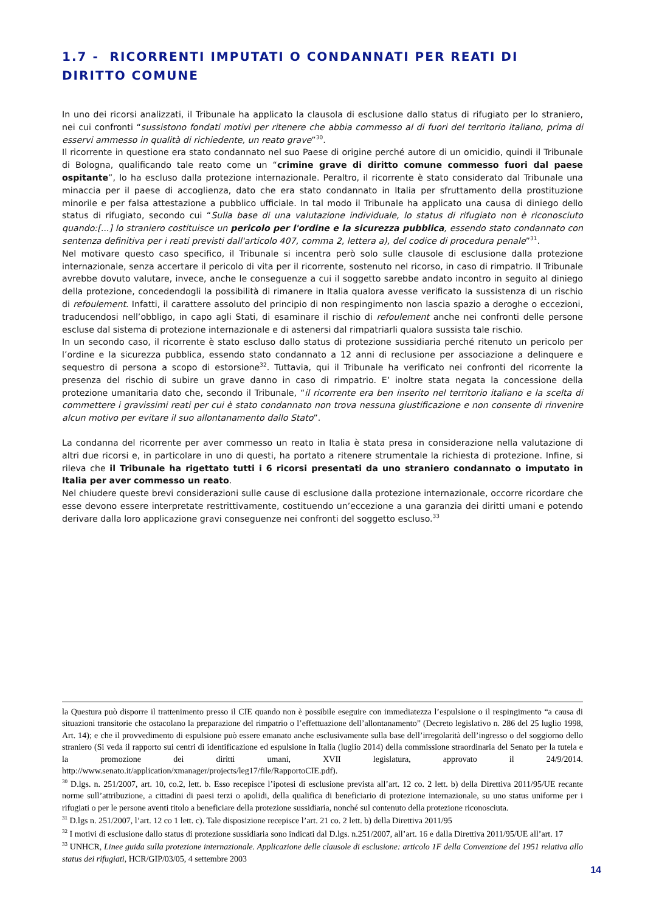1.7 - RICORRENTI IMPUTATI O CONDANNATI PER REATI DI DIRITTO COMUNE
In uno dei ricorsi analizzati, il Tribunale ha applicato la clausola di esclusione dallo status di rifugiato per lo straniero, nei cui confronti “sussistono fondati motivi per ritenere che abbia commesso al di fuori del territorio italiano, prima di esservi ammesso in qualità di richiedente, un reato grave”<sup>30</sup>.
Il ricorrente in questione era stato condannato nel suo Paese di origine perché autore di un omicidio, quindi il Tribunale di Bologna, qualificando tale reato come un “crimine grave di diritto comune commesso fuori dal paese ospitante”, lo ha escluso dalla protezione internazionale. Peraltro, il ricorrente è stato considerato dal Tribunale una minaccia per il paese di accoglienza, dato che era stato condannato in Italia per sfruttamento della prostituzione minorile e per falsa attestazione a pubblico ufficiale. In tal modo il Tribunale ha applicato una causa di diniego dello status di rifugiato, secondo cui “Sulla base di una valutazione individuale, lo status di rifugiato non è riconosciuto quando:[...] lo straniero costituisce un pericolo per l'ordine e la sicurezza pubblica, essendo stato condannato con sentenza definitiva per i reati previsti dall'articolo 407, comma 2, lettera a), del codice di procedura penale”<sup>31</sup>.
Nel motivare questo caso specifico, il Tribunale si incentra però solo sulle clausole di esclusione dalla protezione internazionale, senza accertare il pericolo di vita per il ricorrente, sostenuto nel ricorso, in caso di rimpatrio. Il Tribunale avrebbe dovuto valutare, invece, anche le conseguenze a cui il soggetto sarebbe andato incontro in seguito al diniego della protezione, concedendogli la possibilità di rimanere in Italia qualora avesse verificato la sussistenza di un rischio di refoulement. Infatti, il carattere assoluto del principio di non respingimento non lascia spazio a deroghe o eccezioni, traducendosi nell’obbligo, in capo agli Stati, di esaminare il rischio di refoulement anche nei confronti delle persone escluse dal sistema di protezione internazionale e di astenersi dal rimpatriarli qualora sussista tale rischio.
In un secondo caso, il ricorrente è stato escluso dallo status di protezione sussidiaria perché ritenuto un pericolo per l’ordine e la sicurezza pubblica, essendo stato condannato a 12 anni di reclusione per associazione a delinquere e sequestro di persona a scopo di estorsione<sup>32</sup>. Tuttavia, qui il Tribunale ha verificato nei confronti del ricorrente la presenza del rischio di subire un grave danno in caso di rimpatrio. E’ inoltre stata negata la concessione della protezione umanitaria dato che, secondo il Tribunale, “il ricorrente era ben inserito nel territorio italiano e la scelta di commettere i gravissimi reati per cui è stato condannato non trova nessuna giustificazione e non consente di rinvenire alcun motivo per evitare il suo allontanamento dallo Stato”.
La condanna del ricorrente per aver commesso un reato in Italia è stata presa in considerazione nella valutazione di altri due ricorsi e, in particolare in uno di questi, ha portato a ritenere strumentale la richiesta di protezione. Infine, si rileva che il Tribunale ha rigettato tutti i 6 ricorsi presentati da uno straniero condannato o imputato in Italia per aver commesso un reato.
Nel chiudere queste brevi considerazioni sulle cause di esclusione dalla protezione internazionale, occorre ricordare che esse devono essere interpretate restrittivamente, costituendo un’eccezione a una garanzia dei diritti umani e potendo derivare dalla loro applicazione gravi conseguenze nei confronti del soggetto escluso.<sup>33</sup>
la Questura può disporre il trattenimento presso il CIE quando non è possibile eseguire con immediatezza l’espulsione o il respingimento “a causa di situazioni transitorie che ostacolano la preparazione del rimpatrio o l’effettuazione dell’allontanamento” (Decreto legislativo n. 286 del 25 luglio 1998, Art. 14); e che il provvedimento di espulsione può essere emanato anche esclusivamente sulla base dell’irregolarità dell’ingresso o del soggiorno dello straniero (Si veda il rapporto sui centri di identificazione ed espulsione in Italia (luglio 2014) della commissione straordinaria del Senato per la tutela e la promozione dei diritti umani, XVII legislatura, approvato il 24/9/2014. http://www.senato.it/application/xmanager/projects/leg17/file/RapportoCIE.pdf).
<sup>30</sup> D.lgs. n. 251/2007, art. 10, co.2, lett. b. Esso recepisce l’ipotesi di esclusione prevista all’art. 12 co. 2 lett. b) della Direttiva 2011/95/UE recante norme sull’attribuzione, a cittadini di paesi terzi o apolidi, della qualifica di beneficiario di protezione internazionale, su uno status uniforme per i rifugiati o per le persone aventi titolo a beneficiare della protezione sussidiaria, nonché sul contenuto della protezione riconosciuta.
<sup>31</sup> D.lgs n. 251/2007, l’art. 12 co 1 lett. c). Tale disposizione recepisce l’art. 21 co. 2 lett. b) della Direttiva 2011/95
<sup>32</sup> I motivi di esclusione dallo status di protezione sussidiaria sono indicati dal D.lgs. n.251/2007, all’art. 16 e dalla Direttiva 2011/95/UE all’art. 17
<sup>33</sup> UNHCR, Linee guida sulla protezione internazionale. Applicazione delle clausole di esclusione: articolo 1F della Convenzione del 1951 relativa allo status dei rifugiati, HCR/GIP/03/05, 4 settembre 2003
14